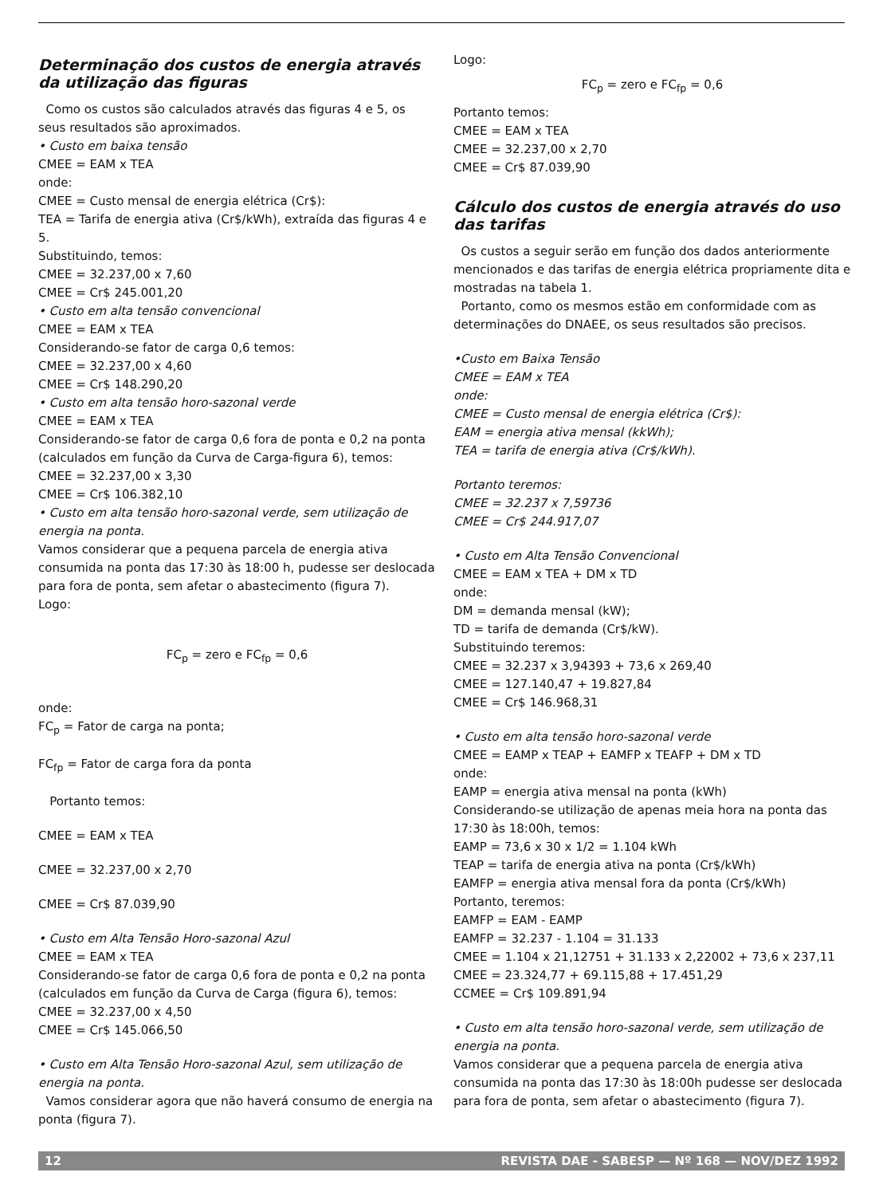Determinação dos custos de energia através da utilização das figuras
Como os custos são calculados através das figuras 4 e 5, os seus resultados são aproximados.
• Custo em baixa tensão
CMEE = EAM x TEA
onde:
CMEE = Custo mensal de energia elétrica (Cr$):
TEA = Tarifa de energia ativa (Cr$/kWh), extraída das figuras 4 e 5.
Substituindo, temos:
CMEE = 32.237,00 x 7,60
CMEE = Cr$ 245.001,20
• Custo em alta tensão convencional
CMEE = EAM x TEA
Considerando-se fator de carga 0,6 temos:
CMEE = 32.237,00 x 4,60
CMEE = Cr$ 148.290,20
• Custo em alta tensão horo-sazonal verde
CMEE = EAM x TEA
Considerando-se fator de carga 0,6 fora de ponta e 0,2 na ponta (calculados em função da Curva de Carga-figura 6), temos:
CMEE = 32.237,00 x 3,30
CMEE = Cr$ 106.382,10
• Custo em alta tensão horo-sazonal verde, sem utilização de energia na ponta.
Vamos considerar que a pequena parcela de energia ativa consumida na ponta das 17:30 às 18:00 h, pudesse ser deslocada para fora de ponta, sem afetar o abastecimento (figura 7).
Logo:
FC<sub>p</sub> = zero e FC<sub>fp</sub> = 0,6
onde:
FC<sub>p</sub> = Fator de carga na ponta;
FC<sub>fp</sub> = Fator de carga fora da ponta
Portanto temos:
CMEE = EAM x TEA
CMEE = 32.237,00 x 2,70
CMEE = Cr$ 87.039,90
• Custo em Alta Tensão Horo-sazonal Azul
CMEE = EAM x TEA
Considerando-se fator de carga 0,6 fora de ponta e 0,2 na ponta (calculados em função da Curva de Carga (figura 6), temos:
CMEE = 32.237,00 x 4,50
CMEE = Cr$ 145.066,50
• Custo em Alta Tensão Horo-sazonal Azul, sem utilização de energia na ponta.
Vamos considerar agora que não haverá consumo de energia na ponta (figura 7).
Logo:
FC<sub>p</sub> = zero e FC<sub>fp</sub> = 0,6
Portanto temos:
CMEE = EAM x TEA
CMEE = 32.237,00 x 2,70
CMEE = Cr$ 87.039,90
Cálculo dos custos de energia através do uso das tarifas
Os custos a seguir serão em função dos dados anteriormente mencionados e das tarifas de energia elétrica propriamente dita e mostradas na tabela 1.
Portanto, como os mesmos estão em conformidade com as determinações do DNAEE, os seus resultados são precisos.
•Custo em Baixa Tensão
CMEE = EAM x TEA
onde:
CMEE = Custo mensal de energia elétrica (Cr$):
EAM = energia ativa mensal (kkWh);
TEA = tarifa de energia ativa (Cr$/kWh).
Portanto teremos:
CMEE = 32.237 x 7,59736
CMEE = Cr$ 244.917,07
• Custo em Alta Tensão Convencional
CMEE = EAM x TEA + DM x TD
onde:
DM = demanda mensal (kW);
TD = tarifa de demanda (Cr$/kW).
Substituindo teremos:
CMEE = 32.237 x 3,94393 + 73,6 x 269,40
CMEE = 127.140,47 + 19.827,84
CMEE = Cr$ 146.968,31
• Custo em alta tensão horo-sazonal verde
CMEE = EAMP x TEAP + EAMFP x TEAFP + DM x TD
onde:
EAMP = energia ativa mensal na ponta (kWh)
Considerando-se utilização de apenas meia hora na ponta das 17:30 às 18:00h, temos:
EAMP = 73,6 x 30 x 1/2 = 1.104 kWh
TEAP = tarifa de energia ativa na ponta (Cr$/kWh)
EAMFP = energia ativa mensal fora da ponta (Cr$/kWh)
Portanto, teremos:
EAMFP = EAM - EAMP
EAMFP = 32.237 - 1.104 = 31.133
CMEE = 1.104 x 21,12751 + 31.133 x 2,22002 + 73,6 x 237,11
CMEE = 23.324,77 + 69.115,88 + 17.451,29
CCMEE = Cr$ 109.891,94
• Custo em alta tensão horo-sazonal verde, sem utilização de energia na ponta.
Vamos considerar que a pequena parcela de energia ativa consumida na ponta das 17:30 às 18:00h pudesse ser deslocada para fora de ponta, sem afetar o abastecimento (figura 7).
12 REVISTA DAE - SABESP — Nº 168 — NOV/DEZ 1992